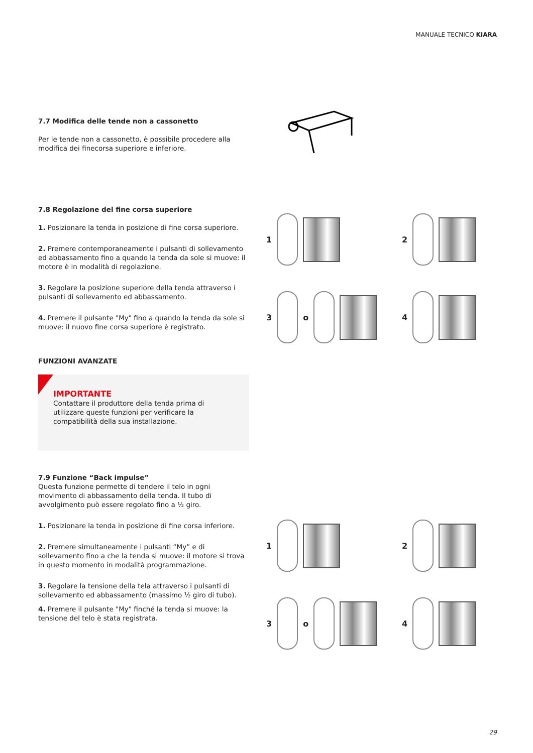MANUALE TECNICO KIARA
7.7 Modifica delle tende non a cassonetto
Per le tende non a cassonetto, è possibile procedere alla modifica dei finecorsa superiore e inferiore.
7.8 Regolazione del fine corsa superiore
1. Posizionare la tenda in posizione di fine corsa superiore.
2. Premere contemporaneamente i pulsanti di sollevamento ed abbassamento fino a quando la tenda da sole si muove: il motore è in modalità di regolazione.
3. Regolare la posizione superiore della tenda attraverso i pulsanti di sollevamento ed abbassamento.
4. Premere il pulsante "My" fino a quando la tenda da sole si muove: il nuovo fine corsa superiore è registrato.
FUNZIONI AVANZATE
IMPORTANTE
Contattare il produttore della tenda prima di utilizzare queste funzioni per verificare la compatibilità della sua installazione.
7.9 Funzione “Back impulse”
Questa funzione permette di tendere il telo in ogni movimento di abbassamento della tenda. Il tubo di avvolgimento può essere regolato fino a ½ giro.
1. Posizionare la tenda in posizione di fine corsa inferiore.
2. Premere simultaneamente i pulsanti “My” e di sollevamento fino a che la tenda si muove: il motore si trova in questo momento in modalità programmazione.
3. Regolare la tensione della tela attraverso i pulsanti di sollevamento ed abbassamento (massimo ½ giro di tubo).
4. Premere il pulsante "My" finché la tenda si muove: la tensione del telo è stata registrata.
1 2
3
o
4
1 2
3
o
4
29